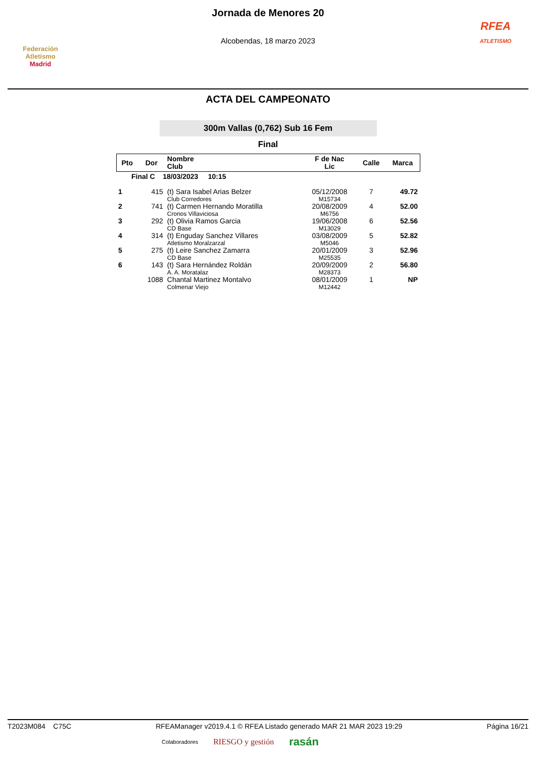Federación Atletismo
Madrid
Jornada de Menores 20
Alcobendas, 18 marzo 2023
RFEA
ATLETISMO
ACTA DEL CAMPEONATO
300m Vallas (0,762) Sub 16 Fem
Final
| Pto | Dor | Nombre Club | F de Nac Lic | Calle | Marca |
| --- | --- | --- | --- | --- | --- |
| Final C 18/03/2023 10:15 | | | | | |
| 1 | 415 | (t) Sara Isabel Arias Belzer Club Corredores | 05/12/2008 M15734 | 7 | 49.72 |
| 2 | 741 | (t) Carmen Hernando Moratilla Cronos Villaviciosa | 20/08/2009 M6756 | 4 | 52.00 |
| 3 | 292 | (t) Olivia Ramos Garcia CD Base | 19/06/2008 M13029 | 6 | 52.56 |
| 4 | 314 | (t) Enguday Sanchez Villares Atletismo Moralzarzal | 03/08/2009 M5046 | 5 | 52.82 |
| 5 | 275 | (t) Leire Sanchez Zamarra CD Base | 20/01/2009 M25535 | 3 | 52.96 |
| 6 | 143 | (t) Sara Hernández Roldán A. A. Moratalaz | 20/09/2009 M28373 | 2 | 56.80 |
| | 1088 | Chantal Martinez Montalvo Colmenar Viejo | 08/01/2009 M12442 | 1 | NP |
T2023M084 C75C RFEAManager v2019.4.1 © RFEA Listado generado MAR 21 MAR 2023 19:29 Página 16/21
Colaboradores RIESGO y gestión rasán